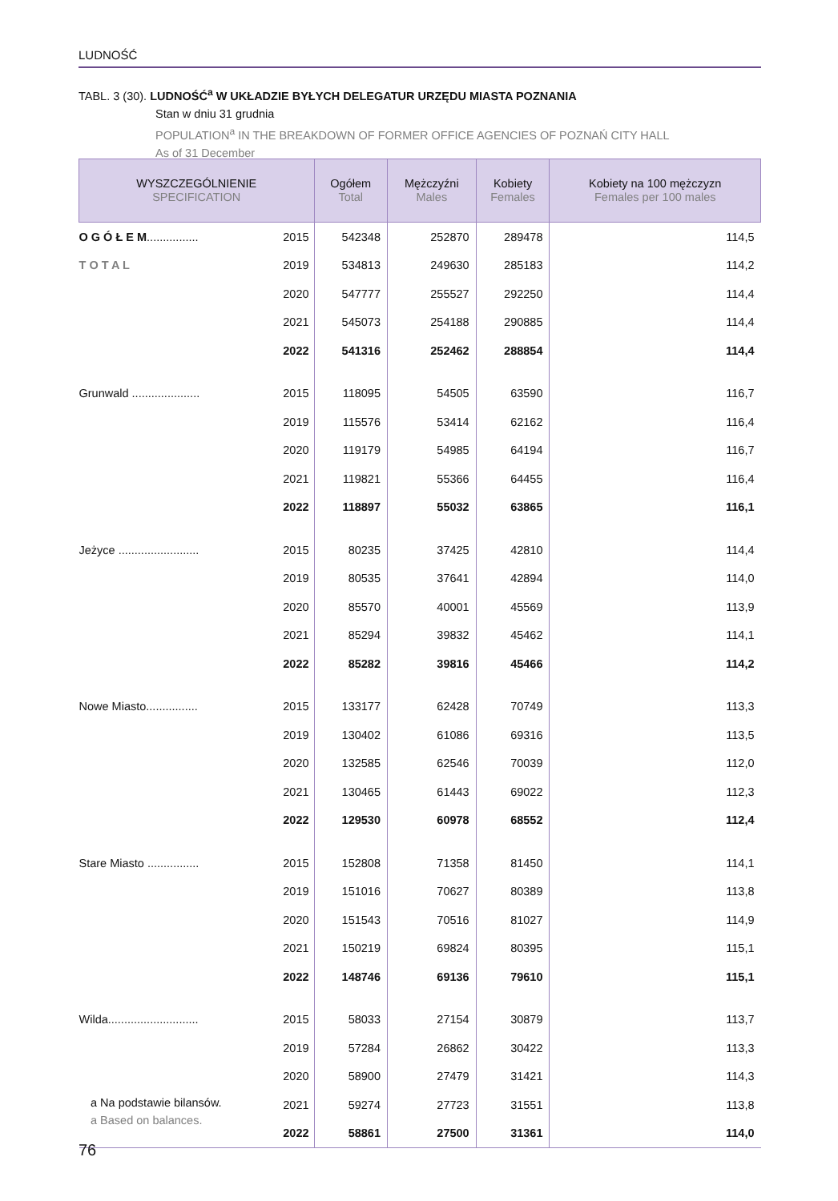LUDNOŚĆ
TABL. 3 (30). LUDNOŚĆ<sup>a</sup> W UKŁADZIE BYŁYCH DELEGATUR URZĘDU MIASTA POZNANIA
Stan w dniu 31 grudnia
POPULATION<sup>a</sup> IN THE BREAKDOWN OF FORMER OFFICE AGENCIES OF POZNAŃ CITY HALL
As of 31 December
| WYSZCZEGÓLNIENIE SPECIFICATION | | Ogółem Total | Mężczyźni Males | Kobiety Females | Kobiety na 100 mężczyzn Females per 100 males |
| --- | --- | --- | --- | --- | --- |
| O G Ó Ł E M ................ | 2015 | 542348 | 252870 | 289478 | 114,5 |
| T O T A L | 2019 | 534813 | 249630 | 285183 | 114,2 |
| | 2020 | 547777 | 255527 | 292250 | 114,4 |
| | 2021 | 545073 | 254188 | 290885 | 114,4 |
| | 2022 | 541316 | 252462 | 288854 | 114,4 |
| Grunwald ..................... | 2015 | 118095 | 54505 | 63590 | 116,7 |
| | 2019 | 115576 | 53414 | 62162 | 116,4 |
| | 2020 | 119179 | 54985 | 64194 | 116,7 |
| | 2021 | 119821 | 55366 | 64455 | 116,4 |
| | 2022 | 118897 | 55032 | 63865 | 116,1 |
| Jeżyce ......................... | 2015 | 80235 | 37425 | 42810 | 114,4 |
| | 2019 | 80535 | 37641 | 42894 | 114,0 |
| | 2020 | 85570 | 40001 | 45569 | 113,9 |
| | 2021 | 85294 | 39832 | 45462 | 114,1 |
| | 2022 | 85282 | 39816 | 45466 | 114,2 |
| Nowe Miasto................ | 2015 | 133177 | 62428 | 70749 | 113,3 |
| | 2019 | 130402 | 61086 | 69316 | 113,5 |
| | 2020 | 132585 | 62546 | 70039 | 112,0 |
| | 2021 | 130465 | 61443 | 69022 | 112,3 |
| | 2022 | 129530 | 60978 | 68552 | 112,4 |
| Stare Miasto ................ | 2015 | 152808 | 71358 | 81450 | 114,1 |
| | 2019 | 151016 | 70627 | 80389 | 113,8 |
| | 2020 | 151543 | 70516 | 81027 | 114,9 |
| | 2021 | 150219 | 69824 | 80395 | 115,1 |
| | 2022 | 148746 | 69136 | 79610 | 115,1 |
| Wilda............................ | 2015 | 58033 | 27154 | 30879 | 113,7 |
| | 2019 | 57284 | 26862 | 30422 | 113,3 |
| | 2020 | 58900 | 27479 | 31421 | 114,3 |
| | 2021 | 59274 | 27723 | 31551 | 113,8 |
| | 2022 | 58861 | 27500 | 31361 | 114,0 |
a Na podstawie bilansów.
a Based on balances.
76